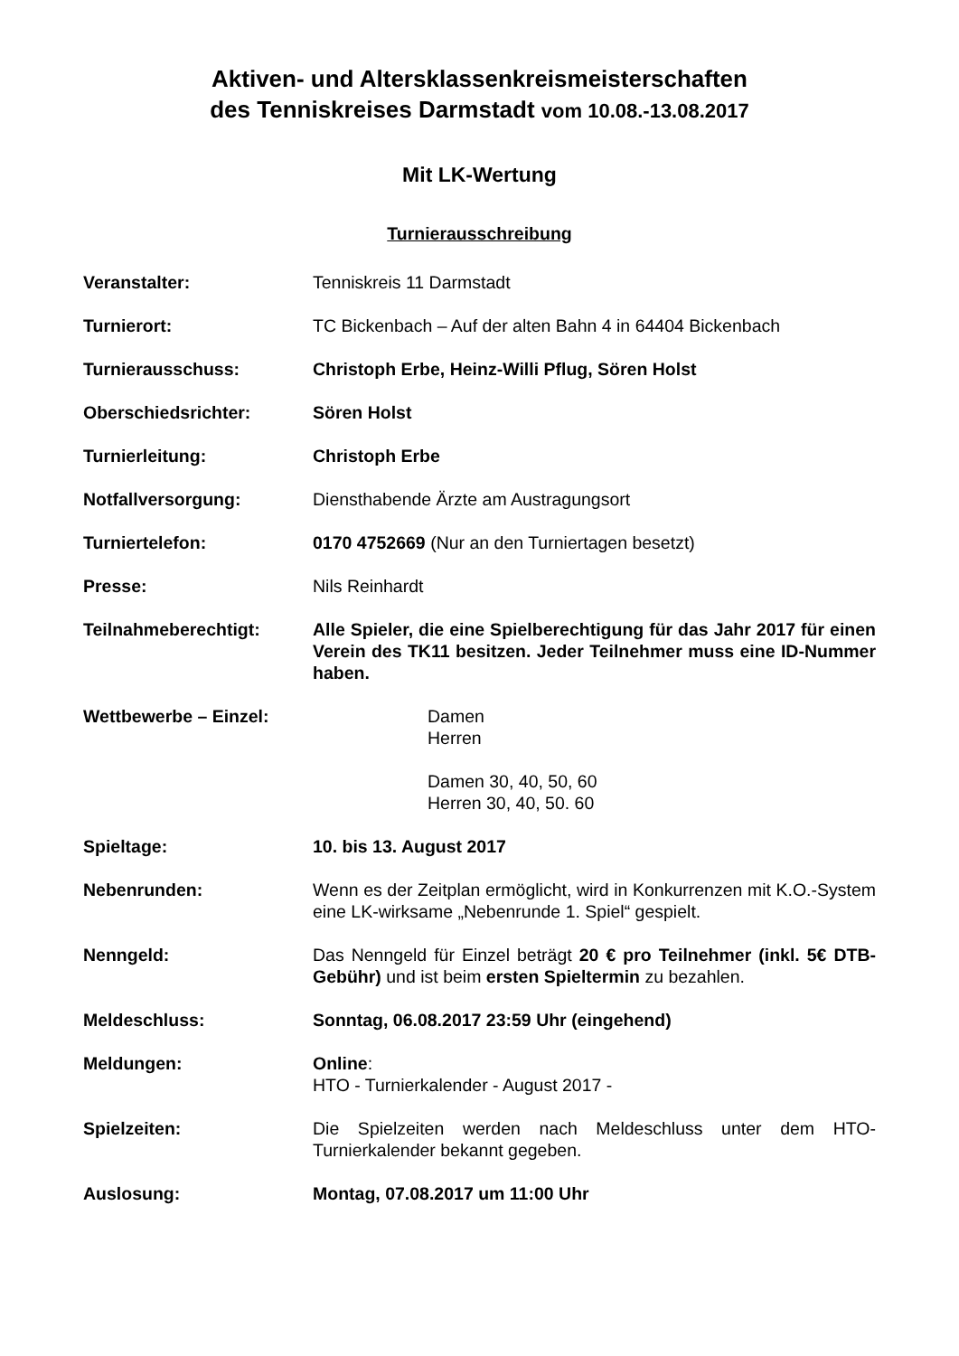Aktiven- und Altersklassenkreismeisterschaften
des Tenniskreises Darmstadt vom 10.08.-13.08.2017
Mit LK-Wertung
Turnierausschreibung
Veranstalter: Tenniskreis 11 Darmstadt
Turnierort: TC Bickenbach – Auf der alten Bahn 4 in 64404 Bickenbach
Turnierausschuss: Christoph Erbe, Heinz-Willi Pflug, Sören Holst
Oberschiedsrichter: Sören Holst
Turnierleitung: Christoph Erbe
Notfallversorgung: Diensthabende Ärzte am Austragungsort
Turniertelefon: 0170 4752669 (Nur an den Turniertagen besetzt)
Presse: Nils Reinhardt
Teilnahmeberechtigt: Alle Spieler, die eine Spielberechtigung für das Jahr 2017 für einen Verein des TK11 besitzen. Jeder Teilnehmer muss eine ID-Nummer haben.
Wettbewerbe – Einzel: Damen
Herren
Damen 30, 40, 50, 60
Herren 30, 40, 50. 60
Spieltage: 10. bis 13. August 2017
Nebenrunden: Wenn es der Zeitplan ermöglicht, wird in Konkurrenzen mit K.O.-System eine LK-wirksame „Nebenrunde 1. Spiel“ gespielt.
Nenngeld: Das Nenngeld für Einzel beträgt 20 € pro Teilnehmer (inkl. 5€ DTB-Gebühr) und ist beim ersten Spieltermin zu bezahlen.
Meldeschluss: Sonntag, 06.08.2017 23:59 Uhr (eingehend)
Meldungen: Online:
HTO - Turnierkalender - August 2017 -
Spielzeiten: Die Spielzeiten werden nach Meldeschluss unter dem HTO-Turnierkalender bekannt gegeben.
Auslosung: Montag, 07.08.2017 um 11:00 Uhr